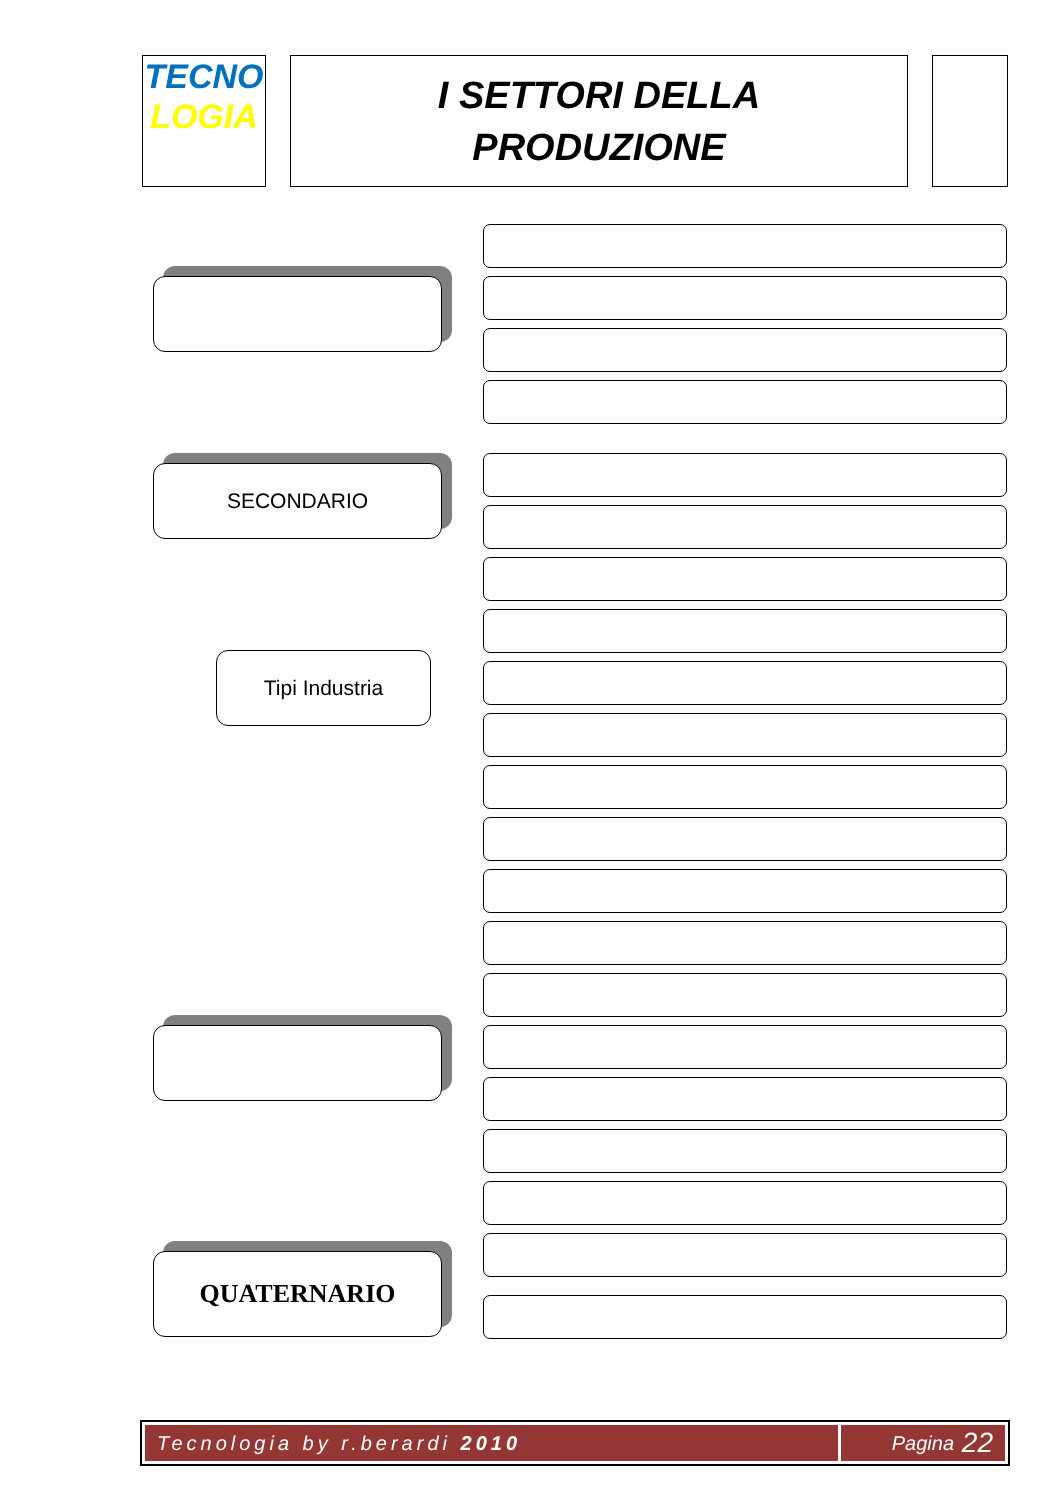TECNO
LOGIA
I SETTORI DELLA
PRODUZIONE
SECONDARIO
Tipi Industria
QUATERNARIO
Tecnologia by r.berardi 2010 Pagina 22